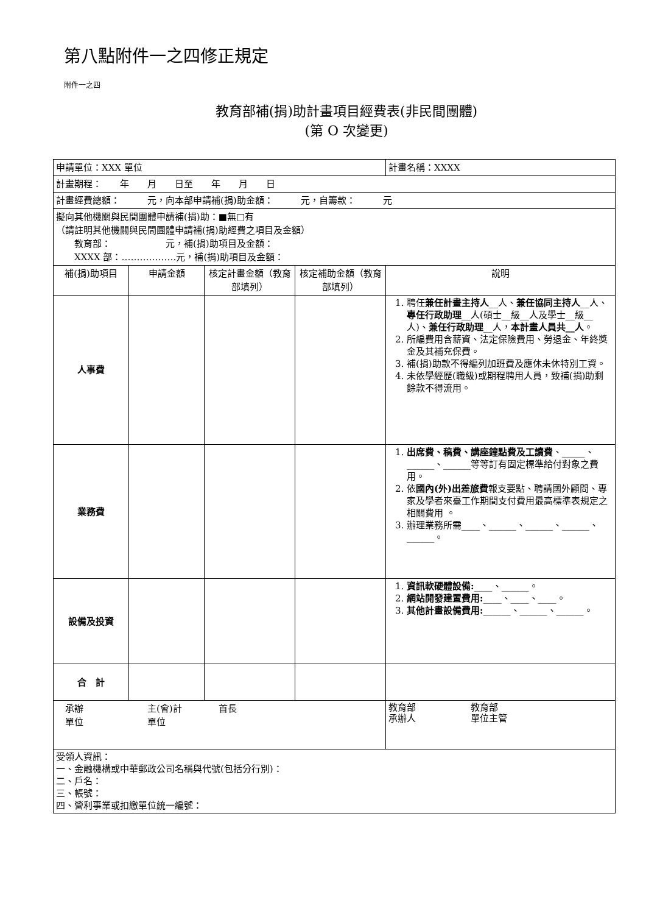第八點附件一之四修正規定
附件一之四
教育部補(捐)助計畫項目經費表(非民間團體)
(第 O 次變更)
| 申請單位：XXX 單位 | | | | 計畫名稱：XXXX |
| 計畫期程： 年 月 日至 年 月 日 | | | | |
| 計畫經費總額： 元，向本部申請補(捐)助金額： 元，自籌款： 元 | | | | |
| 擬向其他機關與民間團體申請補(捐)助：■無□有 （請註明其他機關與民間團體申請補(捐)助經費之項目及金額） 教育部： 元，補(捐)助項目及金額： XXXX 部：………………元，補(捐)助項目及金額： | | | | |
| 補(捐)助項目 | 申請金額 | 核定計畫金額（教育部填列） | 核定補助金額（教育部填列） | 說明 |
| 人事費 | | | | 1. 聘任 兼任計畫主持人 __人、 兼任協同主持人 __人、 專任行政助理 __人(碩士__級__人及學士__級__人)、 兼任行政助理 __人， 本計畫人員共__人 。 2. 所編費用含薪資、法定保險費用、勞退金、年終獎金及其補充保費。 3. 補(捐)助款不得編列加班費及應休未休特別工資。 4. 未依學經歷(職級)或期程聘用人員，致補(捐)助剩餘款不得流用。 |
| 業務費 | | | | 1. 出席費、稿費、講座鐘點費及工讀費 、_____、______、______等等訂有固定標準給付對象之費用。 2. 依 國內(外)出差旅費 報支要點、聘請國外顧問、專家及學者來臺工作期間支付費用最高標準表規定之相關費用 。 3. 辦理業務所需____、______、______、______、______。 |
| 設備及投資 | | | | 1. 資訊軟硬體設備: ____、______。 2. 網站開發建置費用: ____、____、____。 3. 其他計畫設備費用: ______、______、______。 |
| 合 計 | | | | |
| 承辦 主(會)計 首長 單位 單位 | | | | 教育部 教育部 承辦人 單位主管 |
| 受領人資訊： 一、金融機構或中華郵政公司名稱與代號(包括分行別)： 二、戶名： 三、帳號： 四、營利事業或扣繳單位統一編號： | | | | |